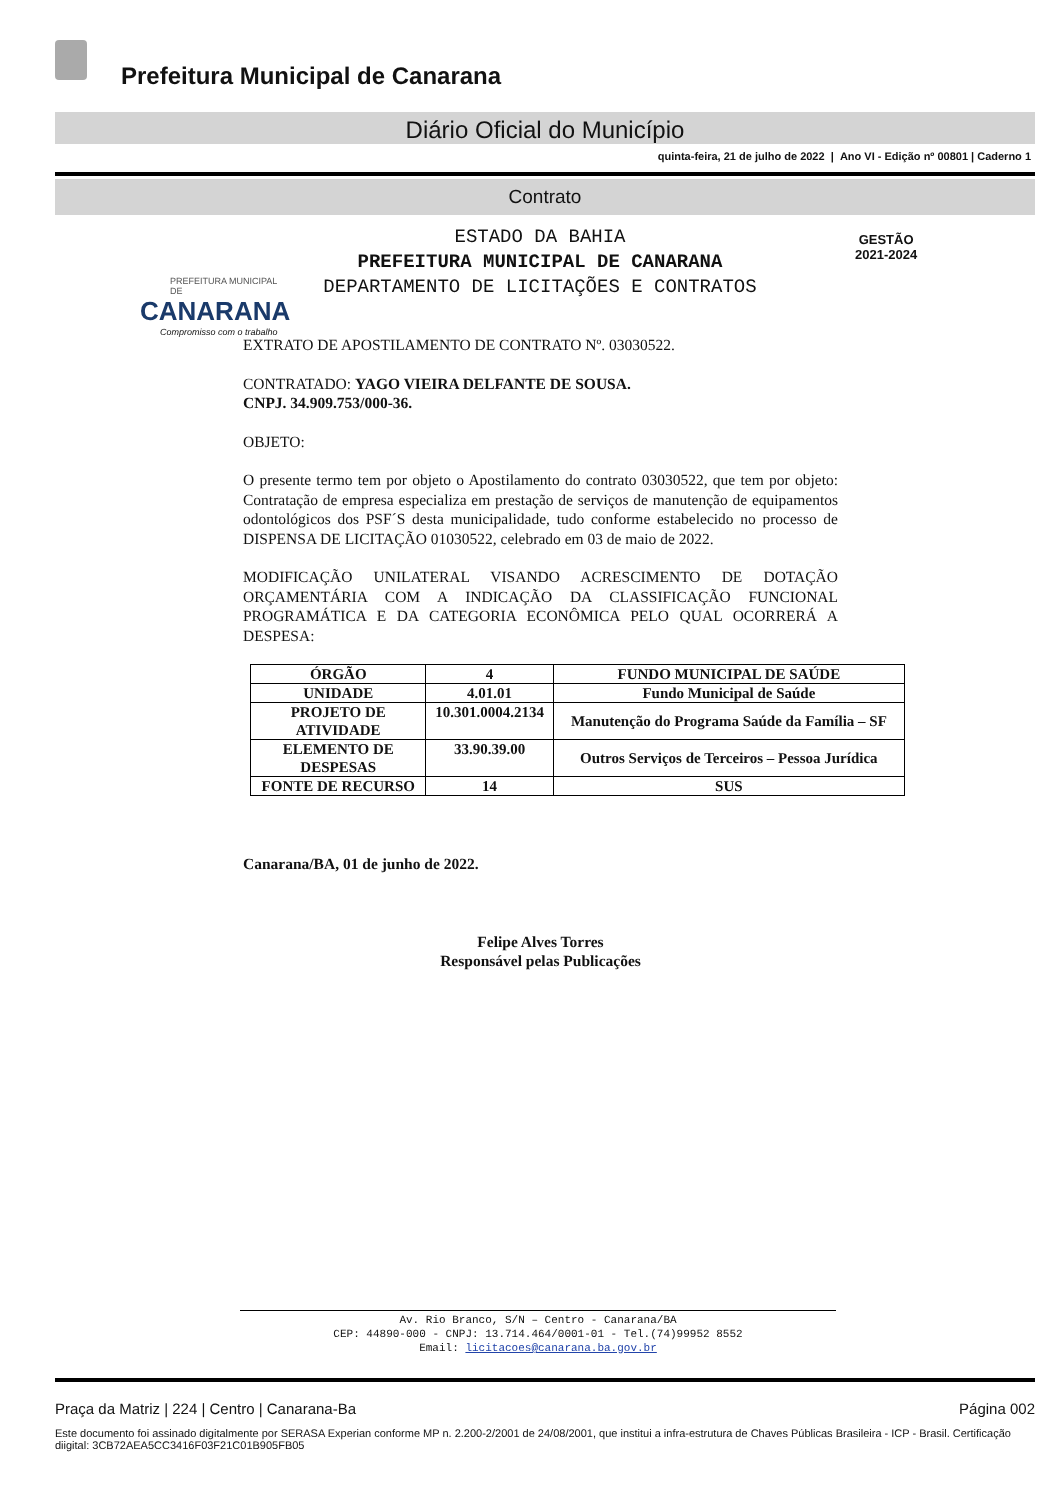Prefeitura Municipal de Canarana
Diário Oficial do Município
quinta-feira, 21 de julho de 2022 | Ano VI - Edição nº 00801 | Caderno 1
Contrato
PREFEITURA MUNICIPAL DE
CANARANA
Compromisso com o trabalho
ESTADO DA BAHIA
PREFEITURA MUNICIPAL DE CANARANA
DEPARTAMENTO DE LICITAÇÕES E CONTRATOS
GESTÃO
2021-2024
EXTRATO DE APOSTILAMENTO DE CONTRATO Nº. 03030522.
CONTRATADO: YAGO VIEIRA DELFANTE DE SOUSA.
CNPJ. 34.909.753/000-36.
OBJETO:
O presente termo tem por objeto o Apostilamento do contrato 03030522, que tem por objeto: Contratação de empresa especializa em prestação de serviços de manutenção de equipamentos odontológicos dos PSF´S desta municipalidade, tudo conforme estabelecido no processo de DISPENSA DE LICITAÇÃO 01030522, celebrado em 03 de maio de 2022.
MODIFICAÇÃO UNILATERAL VISANDO ACRESCIMENTO DE DOTAÇÃO ORÇAMENTÁRIA COM A INDICAÇÃO DA CLASSIFICAÇÃO FUNCIONAL PROGRAMÁTICA E DA CATEGORIA ECONÔMICA PELO QUAL OCORRERÁ A DESPESA:
| ÓRGÃO | 4 | FUNDO MUNICIPAL DE SAÚDE |
| UNIDADE | 4.01.01 | Fundo Municipal de Saúde |
| PROJETO DE ATIVIDADE | 10.301.0004.2134 | Manutenção do Programa Saúde da Família – SF |
| ELEMENTO DE DESPESAS | 33.90.39.00 | Outros Serviços de Terceiros – Pessoa Jurídica |
| FONTE DE RECURSO | 14 | SUS |
Canarana/BA, 01 de junho de 2022.
Felipe Alves Torres
Responsável pelas Publicações
Av. Rio Branco, S/N – Centro - Canarana/BA
CEP: 44890-000 - CNPJ: 13.714.464/0001-01 - Tel.(74)99952 8552
Email: licitacoes@canarana.ba.gov.br
Praça da Matriz | 224 | Centro | Canarana-Ba Página 002
Este documento foi assinado digitalmente por SERASA Experian conforme MP n. 2.200-2/2001 de 24/08/2001, que institui a infra-estrutura de Chaves Públicas Brasileira - ICP - Brasil. Certificação diigital: 3CB72AEA5CC3416F03F21C01B905FB05